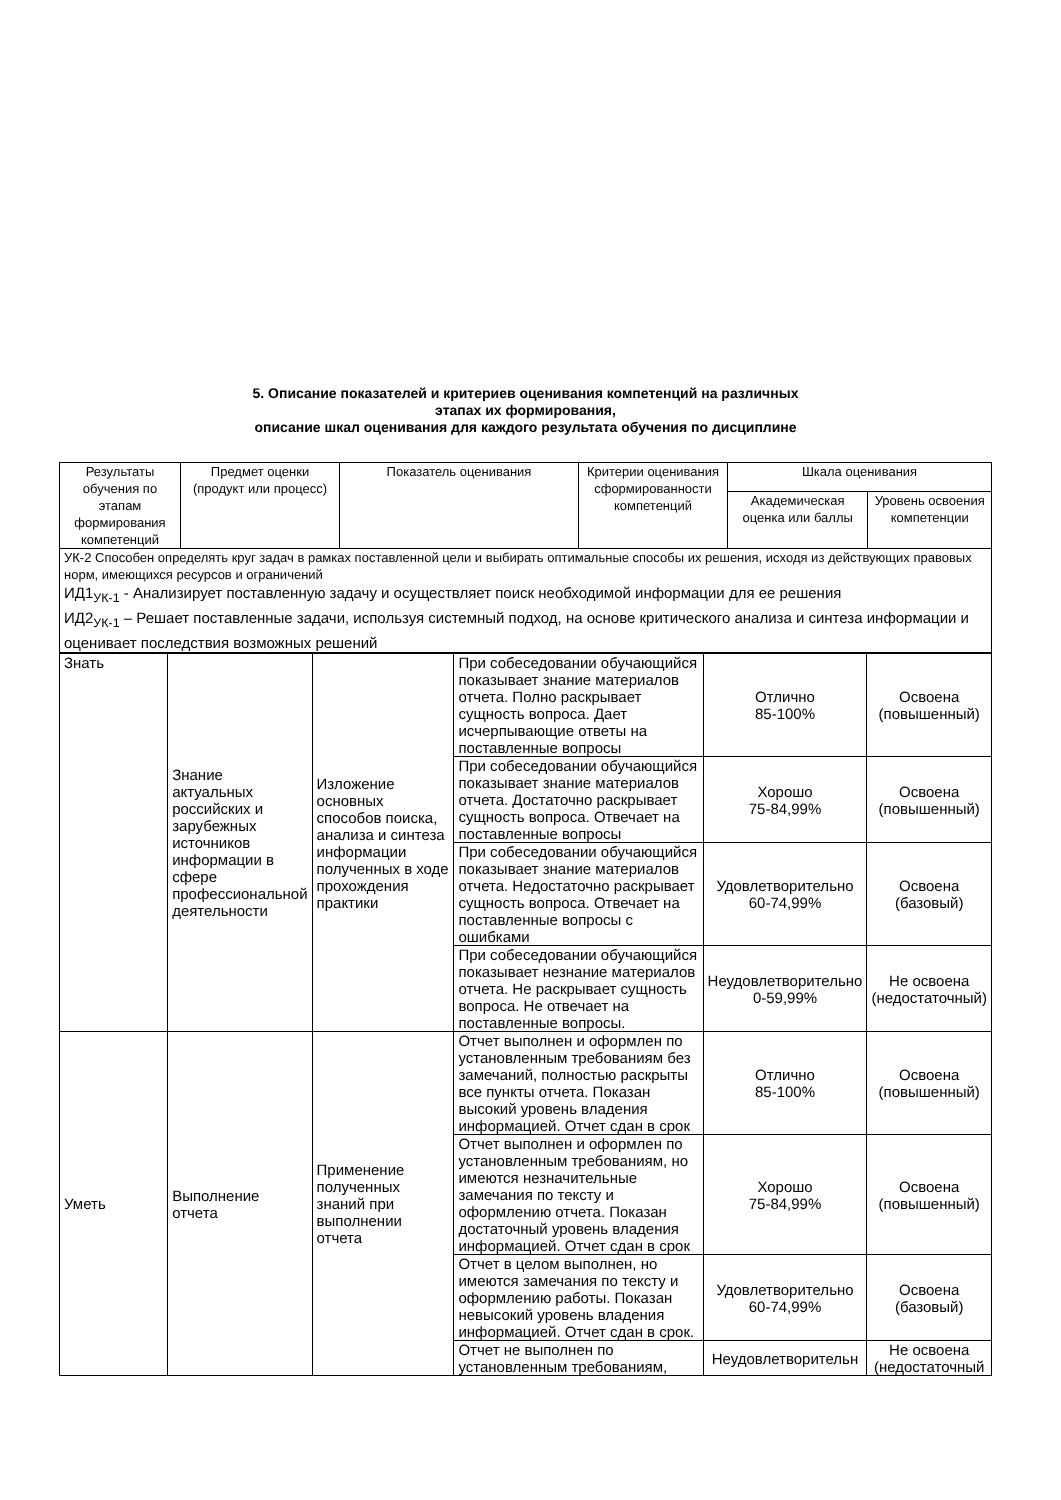5. Описание показателей и критериев оценивания компетенций на различных
этапах их формирования,
описание шкал оценивания для каждого результата обучения по дисциплине
| Результаты обучения по этапам формирования компетенций | Предмет оценки (продукт или процесс) | Показатель оценивания | Критерии оценивания сформированности компетенций | Шкала оценивания | |
| --- | --- | --- | --- | --- | --- |
| | | | | Академическая оценка или баллы | Уровень освоения компетенции |
| УК-2 Способен определять круг задач в рамках поставленной цели и выбирать оптимальные способы их решения, исходя из действующих правовых норм, имеющихся ресурсов и ограничений ИД1<sub>УК-1</sub> - Анализирует поставленную задачу и осуществляет поиск необходимой информации для ее решения ИД2<sub>УК-1</sub> – Решает поставленные задачи, используя системный подход, на основе критического анализа и синтеза информации и оценивает последствия возможных решений | | | | | |
| Знать | Знание актуальных российских и зарубежных источников информации в сфере профессиональной деятельности | Изложение основных способов поиска, анализа и синтеза информации полученных в ходе прохождения практики | При собеседовании обучающийся показывает знание материалов отчета. Полно раскрывает сущность вопроса. Дает исчерпывающие ответы на поставленные вопросы | Отлично 85-100% | Освоена (повышенный) |
| | | | При собеседовании обучающийся показывает знание материалов отчета. Достаточно раскрывает сущность вопроса. Отвечает на поставленные вопросы | Хорошо 75-84,99% | Освоена (повышенный) |
| | | | При собеседовании обучающийся показывает знание материалов отчета. Недостаточно раскрывает сущность вопроса. Отвечает на поставленные вопросы с ошибками | Удовлетворительно 60-74,99% | Освоена (базовый) |
| | | | При собеседовании обучающийся показывает незнание материалов отчета. Не раскрывает сущность вопроса. Не отвечает на поставленные вопросы. | Неудовлетворительно 0-59,99% | Не освоена (недостаточный) |
| Уметь | Выполнение отчета | Применение полученных знаний при выполнении отчета | Отчет выполнен и оформлен по установленным требованиям без замечаний, полностью раскрыты все пункты отчета. Показан высокий уровень владения информацией. Отчет сдан в срок | Отлично 85-100% | Освоена (повышенный) |
| | | | Отчет выполнен и оформлен по установленным требованиям, но имеются незначительные замечания по тексту и оформлению отчета. Показан достаточный уровень владения информацией. Отчет сдан в срок | Хорошо 75-84,99% | Освоена (повышенный) |
| | | | Отчет в целом выполнен, но имеются замечания по тексту и оформлению работы. Показан невысокий уровень владения информацией. Отчет сдан в срок. | Удовлетворительно 60-74,99% | Освоена (базовый) |
| | | | Отчет не выполнен по установленным требованиям, | Неудовлетворительн | Не освоена (недостаточный |